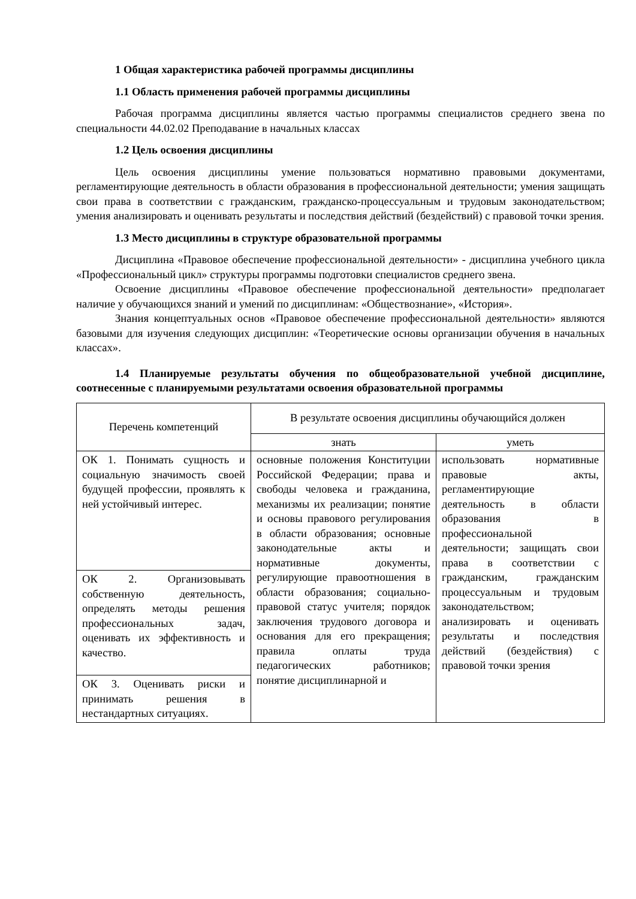1 Общая характеристика рабочей программы дисциплины
1.1 Область применения рабочей программы дисциплины
Рабочая программа дисциплины является частью программы специалистов среднего звена по специальности 44.02.02 Преподавание в начальных классах
1.2 Цель освоения дисциплины
Цель освоения дисциплины умение пользоваться нормативно правовыми документами, регламентирующие деятельность в области образования в профессиональной деятельности; умения защищать свои права в соответствии с гражданским, гражданско-процессуальным и трудовым законодательством; умения анализировать и оценивать результаты и последствия действий (бездействий) с правовой точки зрения.
1.3 Место дисциплины в структуре образовательной программы
Дисциплина «Правовое обеспечение профессиональной деятельности» - дисциплина учебного цикла «Профессиональный цикл» структуры программы подготовки специалистов среднего звена.
Освоение дисциплины «Правовое обеспечение профессиональной деятельности» предполагает наличие у обучающихся знаний и умений по дисциплинам: «Обществознание», «История».
Знания концептуальных основ «Правовое обеспечение профессиональной деятельности» являются базовыми для изучения следующих дисциплин: «Теоретические основы организации обучения в начальных классах».
1.4 Планируемые результаты обучения по общеобразовательной учебной дисциплине, соотнесенные с планируемыми результатами освоения образовательной программы
| Перечень компетенций | В результате освоения дисциплины обучающийся должен | |
| --- | --- | --- |
| | знать | уметь |
| ОК 1. Понимать сущность и социальную значимость своей будущей профессии, проявлять к ней устойчивый интерес. | основные положения Конституции Российской Федерации; права и свободы человека и гражданина, механизмы их реализации; понятие и основы правового регулирования в области образования; основные законодательные акты и нормативные документы, регулирующие правоотношения в области образования; социально-правовой статус учителя; порядок заключения трудового договора и основания для его прекращения; правила оплаты труда педагогических работников; понятие дисциплинарной и | использовать нормативные правовые акты, регламентирующие деятельность в области образования в профессиональной деятельности; защищать свои права в соответствии с гражданским, гражданским процессуальным и трудовым законодательством; анализировать и оценивать результаты и последствия действий (бездействия) с правовой точки зрения |
| ОК 2. Организовывать собственную деятельность, определять методы решения профессиональных задач, оценивать их эффективность и качество. | | |
| ОК 3. Оценивать риски и принимать решения в нестандартных ситуациях. | | |